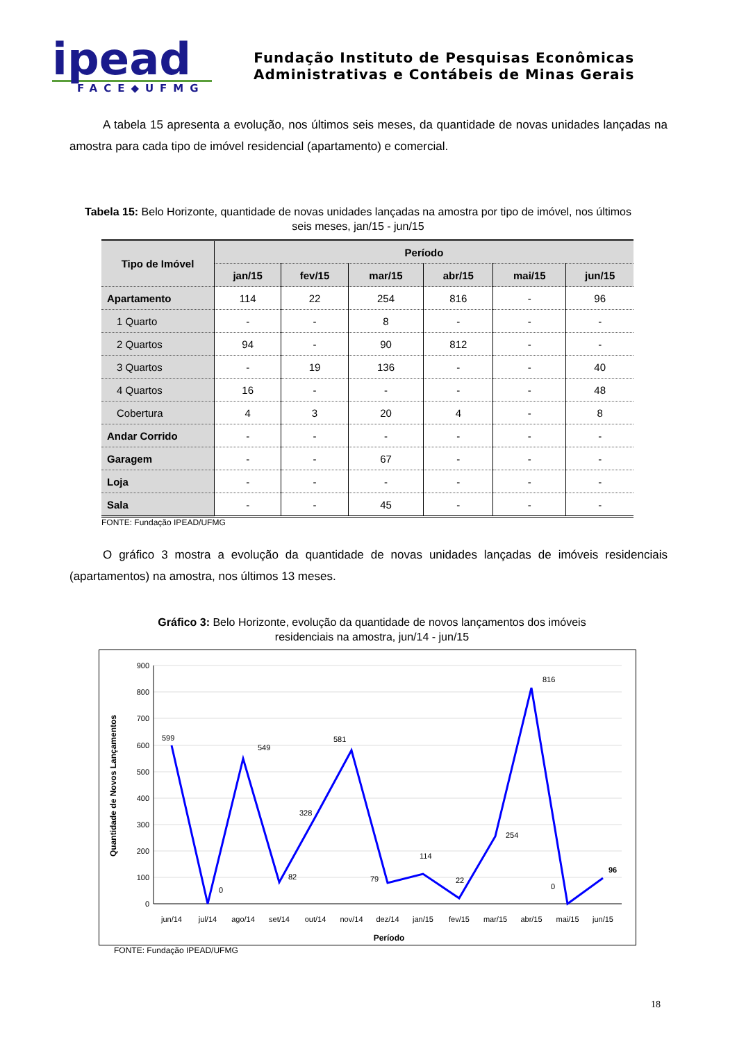ipead
FACE◆UFMG
Fundação Instituto de Pesquisas Econômicas
Administrativas e Contábeis de Minas Gerais
A tabela 15 apresenta a evolução, nos últimos seis meses, da quantidade de novas unidades lançadas na amostra para cada tipo de imóvel residencial (apartamento) e comercial.
Tabela 15: Belo Horizonte, quantidade de novas unidades lançadas na amostra por tipo de imóvel, nos últimos seis meses, jan/15 - jun/15
| Tipo de Imóvel | Período | | | | | |
| --- | --- | --- | --- | --- | --- | --- |
| | jan/15 | fev/15 | mar/15 | abr/15 | mai/15 | jun/15 |
| Apartamento | 114 | 22 | 254 | 816 | - | 96 |
| 1 Quarto | - | - | 8 | - | - | - |
| 2 Quartos | 94 | - | 90 | 812 | - | - |
| 3 Quartos | - | 19 | 136 | - | - | 40 |
| 4 Quartos | 16 | - | - | - | - | 48 |
| Cobertura | 4 | 3 | 20 | 4 | - | 8 |
| Andar Corrido | - | - | - | - | - | - |
| Garagem | - | - | 67 | - | - | - |
| Loja | - | - | - | - | - | - |
| Sala | - | - | 45 | - | - | - |
FONTE: Fundação IPEAD/UFMG
O gráfico 3 mostra a evolução da quantidade de novas unidades lançadas de imóveis residenciais (apartamentos) na amostra, nos últimos 13 meses.
Gráfico 3: Belo Horizonte, evolução da quantidade de novos lançamentos dos imóveis residenciais na amostra, jun/14 - jun/15
900
800
700
600
500
400
300
200
100
0
jun/14
jul/14
ago/14
set/14
out/14
nov/14
dez/14
jan/15
fev/15
mar/15
abr/15
mai/15
jun/15
599
0
549
82
328
581
79
114
22
254
816
0
96
Período
Quantidade de Novos Lançamentos
FONTE: Fundação IPEAD/UFMG
18